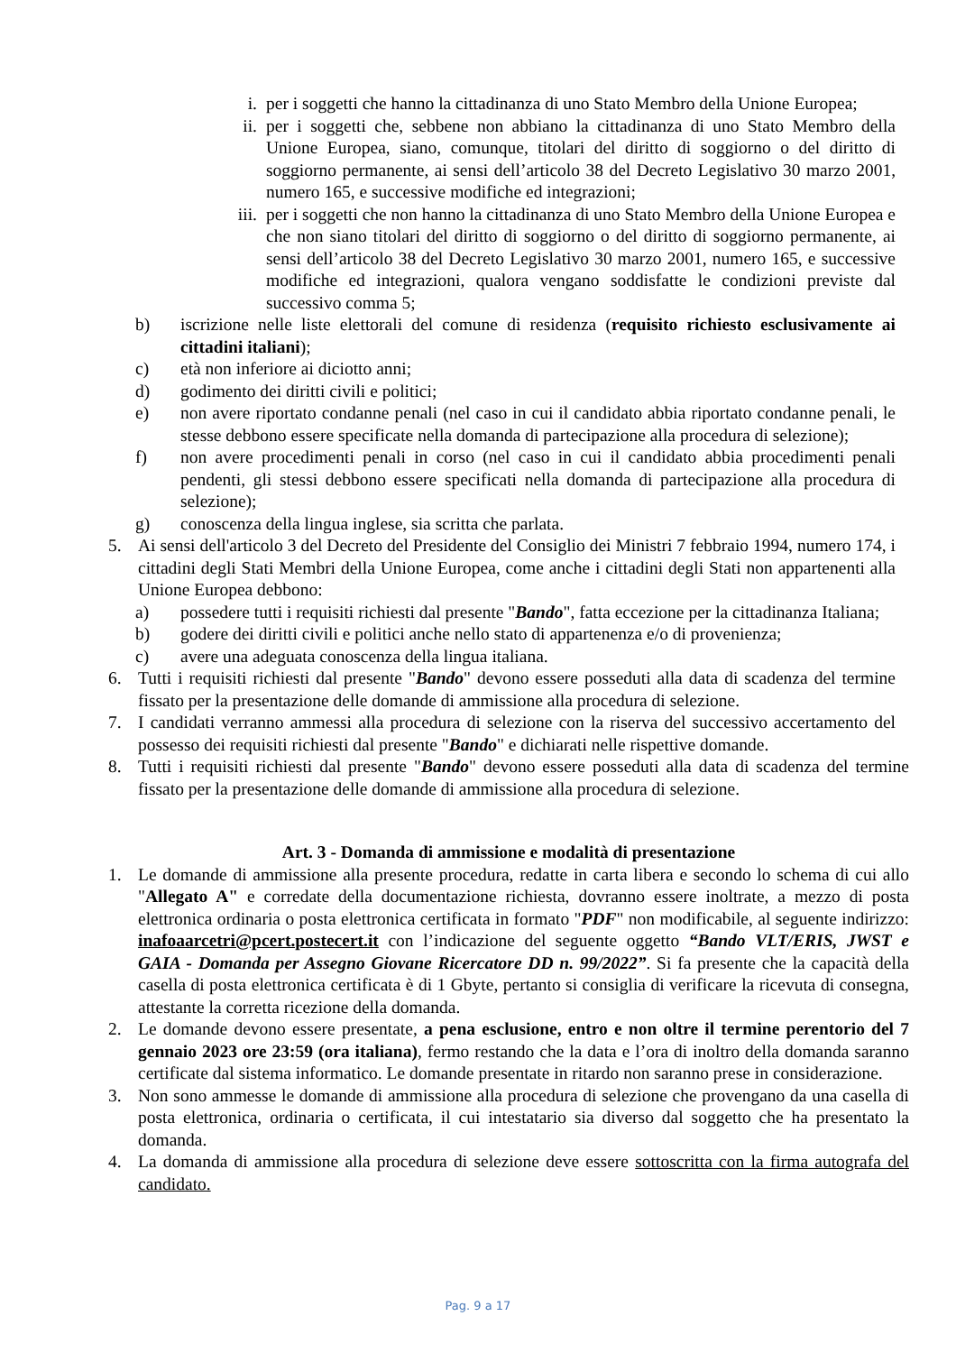i. per i soggetti che hanno la cittadinanza di uno Stato Membro della Unione Europea;
ii. per i soggetti che, sebbene non abbiano la cittadinanza di uno Stato Membro della Unione Europea, siano, comunque, titolari del diritto di soggiorno o del diritto di soggiorno permanente, ai sensi dell’articolo 38 del Decreto Legislativo 30 marzo 2001, numero 165, e successive modifiche ed integrazioni;
iii. per i soggetti che non hanno la cittadinanza di uno Stato Membro della Unione Europea e che non siano titolari del diritto di soggiorno o del diritto di soggiorno permanente, ai sensi dell’articolo 38 del Decreto Legislativo 30 marzo 2001, numero 165, e successive modifiche ed integrazioni, qualora vengano soddisfatte le condizioni previste dal successivo comma 5;
b) iscrizione nelle liste elettorali del comune di residenza (requisito richiesto esclusivamente ai cittadini italiani);
c) età non inferiore ai diciotto anni;
d) godimento dei diritti civili e politici;
e) non avere riportato condanne penali (nel caso in cui il candidato abbia riportato condanne penali, le stesse debbono essere specificate nella domanda di partecipazione alla procedura di selezione);
f) non avere procedimenti penali in corso (nel caso in cui il candidato abbia procedimenti penali pendenti, gli stessi debbono essere specificati nella domanda di partecipazione alla procedura di selezione);
g) conoscenza della lingua inglese, sia scritta che parlata.
5. Ai sensi dell'articolo 3 del Decreto del Presidente del Consiglio dei Ministri 7 febbraio 1994, numero 174, i cittadini degli Stati Membri della Unione Europea, come anche i cittadini degli Stati non appartenenti alla Unione Europea debbono:
a) possedere tutti i requisiti richiesti dal presente "Bando", fatta eccezione per la cittadinanza Italiana;
b) godere dei diritti civili e politici anche nello stato di appartenenza e/o di provenienza;
c) avere una adeguata conoscenza della lingua italiana.
6. Tutti i requisiti richiesti dal presente "Bando" devono essere posseduti alla data di scadenza del termine fissato per la presentazione delle domande di ammissione alla procedura di selezione.
7. I candidati verranno ammessi alla procedura di selezione con la riserva del successivo accertamento del possesso dei requisiti richiesti dal presente "Bando" e dichiarati nelle rispettive domande.
8. Tutti i requisiti richiesti dal presente "Bando" devono essere posseduti alla data di scadenza del termine fissato per la presentazione delle domande di ammissione alla procedura di selezione.
Art. 3 - Domanda di ammissione e modalità di presentazione
1. Le domande di ammissione alla presente procedura, redatte in carta libera e secondo lo schema di cui allo "Allegato A" e corredate della documentazione richiesta, dovranno essere inoltrate, a mezzo di posta elettronica ordinaria o posta elettronica certificata in formato "PDF" non modificabile, al seguente indirizzo: inafoaarcetri@pcert.postecert.it con l’indicazione del seguente oggetto “Bando VLT/ERIS, JWST e GAIA - Domanda per Assegno Giovane Ricercatore DD n. 99/2022”. Si fa presente che la capacità della casella di posta elettronica certificata è di 1 Gbyte, pertanto si consiglia di verificare la ricevuta di consegna, attestante la corretta ricezione della domanda.
2. Le domande devono essere presentate, a pena esclusione, entro e non oltre il termine perentorio del 7 gennaio 2023 ore 23:59 (ora italiana), fermo restando che la data e l’ora di inoltro della domanda saranno certificate dal sistema informatico. Le domande presentate in ritardo non saranno prese in considerazione.
3. Non sono ammesse le domande di ammissione alla procedura di selezione che provengano da una casella di posta elettronica, ordinaria o certificata, il cui intestatario sia diverso dal soggetto che ha presentato la domanda.
4. La domanda di ammissione alla procedura di selezione deve essere sottoscritta con la firma autografa del candidato.
Pag. 9 a 17